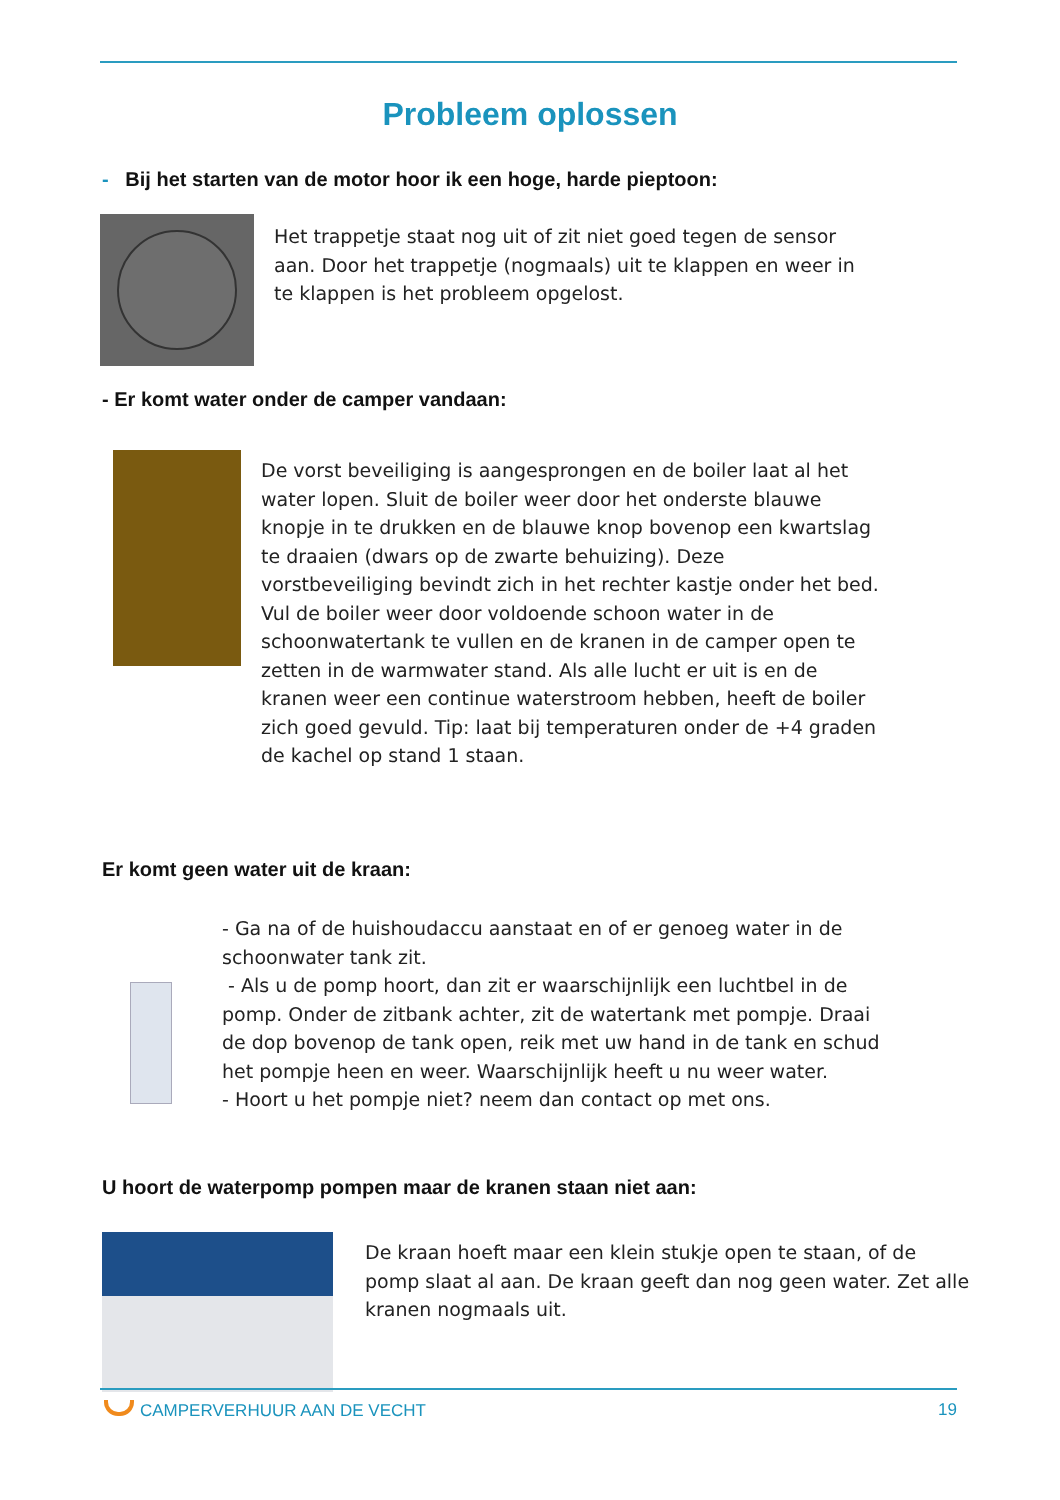Probleem oplossen
- Bij het starten van de motor hoor ik een hoge, harde pieptoon:
Het trappetje staat nog uit of zit niet goed tegen de sensor aan. Door het trappetje (nogmaals) uit te klappen en weer in te klappen is het probleem opgelost.
- Er komt water onder de camper vandaan:
De vorst beveiliging is aangesprongen en de boiler laat al het water lopen. Sluit de boiler weer door het onderste blauwe knopje in te drukken en de blauwe knop bovenop een kwartslag te draaien (dwars op de zwarte behuizing). Deze vorstbeveiliging bevindt zich in het rechter kastje onder het bed. Vul de boiler weer door voldoende schoon water in de schoonwatertank te vullen en de kranen in de camper open te zetten in de warmwater stand. Als alle lucht er uit is en de kranen weer een continue waterstroom hebben, heeft de boiler zich goed gevuld. Tip: laat bij temperaturen onder de +4 graden de kachel op stand 1 staan.
Er komt geen water uit de kraan:
- Ga na of de huishoudaccu aanstaat en of er genoeg water in de schoonwater tank zit.
- Als u de pomp hoort, dan zit er waarschijnlijk een luchtbel in de pomp. Onder de zitbank achter, zit de watertank met pompje. Draai de dop bovenop de tank open, reik met uw hand in de tank en schud het pompje heen en weer. Waarschijnlijk heeft u nu weer water.
- Hoort u het pompje niet? neem dan contact op met ons.
U hoort de waterpomp pompen maar de kranen staan niet aan:
De kraan hoeft maar een klein stukje open te staan, of de pomp slaat al aan. De kraan geeft dan nog geen water. Zet alle kranen nogmaals uit.
CAMPERVERHUUR AAN DE VECHT 19